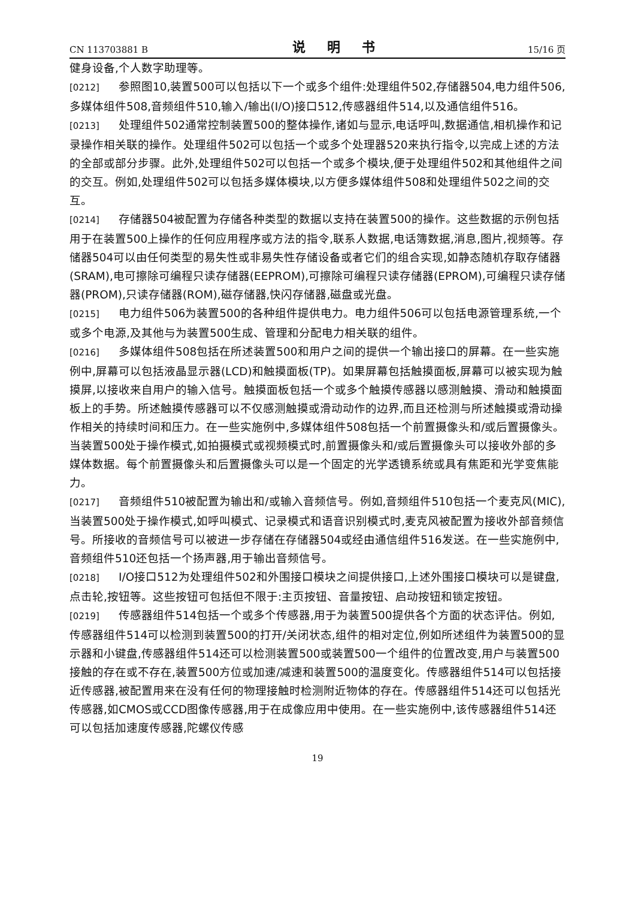CN 113703881 B 说 明 书 15/16 页
健身设备,个人数字助理等。
[0212] 参照图10,装置500可以包括以下一个或多个组件:处理组件502,存储器504,电力组件506,多媒体组件508,音频组件510,输入/输出(I/O)接口512,传感器组件514,以及通信组件516。
[0213] 处理组件502通常控制装置500的整体操作,诸如与显示,电话呼叫,数据通信,相机操作和记录操作相关联的操作。处理组件502可以包括一个或多个处理器520来执行指令,以完成上述的方法的全部或部分步骤。此外,处理组件502可以包括一个或多个模块,便于处理组件502和其他组件之间的交互。例如,处理组件502可以包括多媒体模块,以方便多媒体组件508和处理组件502之间的交互。
[0214] 存储器504被配置为存储各种类型的数据以支持在装置500的操作。这些数据的示例包括用于在装置500上操作的任何应用程序或方法的指令,联系人数据,电话簿数据,消息,图片,视频等。存储器504可以由任何类型的易失性或非易失性存储设备或者它们的组合实现,如静态随机存取存储器(SRAM),电可擦除可编程只读存储器(EEPROM),可擦除可编程只读存储器(EPROM),可编程只读存储器(PROM),只读存储器(ROM),磁存储器,快闪存储器,磁盘或光盘。
[0215] 电力组件506为装置500的各种组件提供电力。电力组件506可以包括电源管理系统,一个或多个电源,及其他与为装置500生成、管理和分配电力相关联的组件。
[0216] 多媒体组件508包括在所述装置500和用户之间的提供一个输出接口的屏幕。在一些实施例中,屏幕可以包括液晶显示器(LCD)和触摸面板(TP)。如果屏幕包括触摸面板,屏幕可以被实现为触摸屏,以接收来自用户的输入信号。触摸面板包括一个或多个触摸传感器以感测触摸、滑动和触摸面板上的手势。所述触摸传感器可以不仅感测触摸或滑动动作的边界,而且还检测与所述触摸或滑动操作相关的持续时间和压力。在一些实施例中,多媒体组件508包括一个前置摄像头和/或后置摄像头。当装置500处于操作模式,如拍摄模式或视频模式时,前置摄像头和/或后置摄像头可以接收外部的多媒体数据。每个前置摄像头和后置摄像头可以是一个固定的光学透镜系统或具有焦距和光学变焦能力。
[0217] 音频组件510被配置为输出和/或输入音频信号。例如,音频组件510包括一个麦克风(MIC),当装置500处于操作模式,如呼叫模式、记录模式和语音识别模式时,麦克风被配置为接收外部音频信号。所接收的音频信号可以被进一步存储在存储器504或经由通信组件516发送。在一些实施例中,音频组件510还包括一个扬声器,用于输出音频信号。
[0218] I/O接口512为处理组件502和外围接口模块之间提供接口,上述外围接口模块可以是键盘,点击轮,按钮等。这些按钮可包括但不限于:主页按钮、音量按钮、启动按钮和锁定按钮。
[0219] 传感器组件514包括一个或多个传感器,用于为装置500提供各个方面的状态评估。例如,传感器组件514可以检测到装置500的打开/关闭状态,组件的相对定位,例如所述组件为装置500的显示器和小键盘,传感器组件514还可以检测装置500或装置500一个组件的位置改变,用户与装置500接触的存在或不存在,装置500方位或加速/减速和装置500的温度变化。传感器组件514可以包括接近传感器,被配置用来在没有任何的物理接触时检测附近物体的存在。传感器组件514还可以包括光传感器,如CMOS或CCD图像传感器,用于在成像应用中使用。在一些实施例中,该传感器组件514还可以包括加速度传感器,陀螺仪传感
19